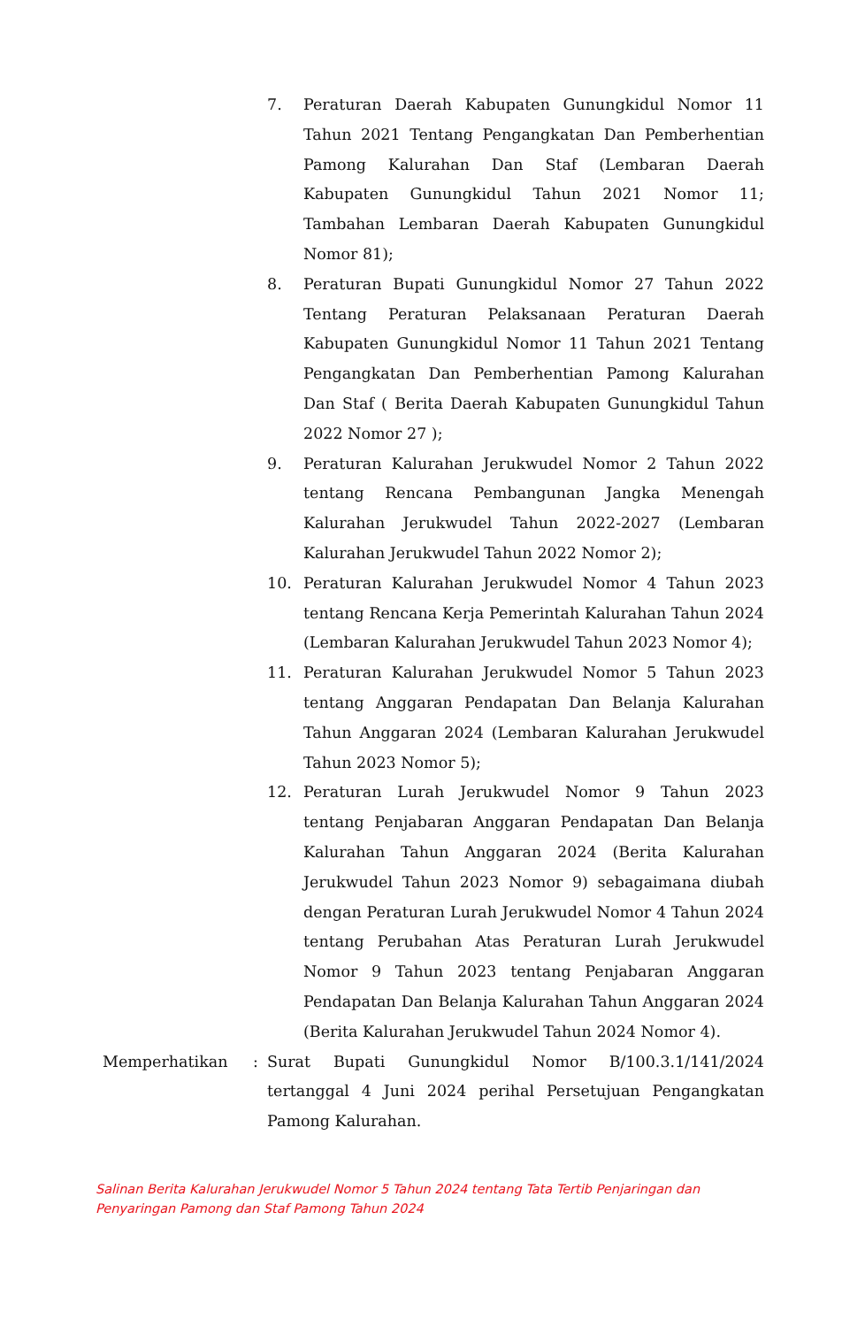7. Peraturan Daerah Kabupaten Gunungkidul Nomor 11 Tahun 2021 Tentang Pengangkatan Dan Pemberhentian Pamong Kalurahan Dan Staf (Lembaran Daerah Kabupaten Gunungkidul Tahun 2021 Nomor 11; Tambahan Lembaran Daerah Kabupaten Gunungkidul Nomor 81);
8. Peraturan Bupati Gunungkidul Nomor 27 Tahun 2022 Tentang Peraturan Pelaksanaan Peraturan Daerah Kabupaten Gunungkidul Nomor 11 Tahun 2021 Tentang Pengangkatan Dan Pemberhentian Pamong Kalurahan Dan Staf ( Berita Daerah Kabupaten Gunungkidul Tahun 2022 Nomor 27 );
9. Peraturan Kalurahan Jerukwudel Nomor 2 Tahun 2022 tentang Rencana Pembangunan Jangka Menengah Kalurahan Jerukwudel Tahun 2022-2027 (Lembaran Kalurahan Jerukwudel Tahun 2022 Nomor 2);
10. Peraturan Kalurahan Jerukwudel Nomor 4 Tahun 2023 tentang Rencana Kerja Pemerintah Kalurahan Tahun 2024 (Lembaran Kalurahan Jerukwudel Tahun 2023 Nomor 4);
11. Peraturan Kalurahan Jerukwudel Nomor 5 Tahun 2023 tentang Anggaran Pendapatan Dan Belanja Kalurahan Tahun Anggaran 2024 (Lembaran Kalurahan Jerukwudel Tahun 2023 Nomor 5);
12. Peraturan Lurah Jerukwudel Nomor 9 Tahun 2023 tentang Penjabaran Anggaran Pendapatan Dan Belanja Kalurahan Tahun Anggaran 2024 (Berita Kalurahan Jerukwudel Tahun 2023 Nomor 9) sebagaimana diubah dengan Peraturan Lurah Jerukwudel Nomor 4 Tahun 2024 tentang Perubahan Atas Peraturan Lurah Jerukwudel Nomor 9 Tahun 2023 tentang Penjabaran Anggaran Pendapatan Dan Belanja Kalurahan Tahun Anggaran 2024 (Berita Kalurahan Jerukwudel Tahun 2024 Nomor 4).
Memperhatikan : Surat Bupati Gunungkidul Nomor B/100.3.1/141/2024 tertanggal 4 Juni 2024 perihal Persetujuan Pengangkatan Pamong Kalurahan.
Salinan Berita Kalurahan Jerukwudel Nomor 5 Tahun 2024 tentang Tata Tertib Penjaringan dan
Penyaringan Pamong dan Staf Pamong Tahun 2024